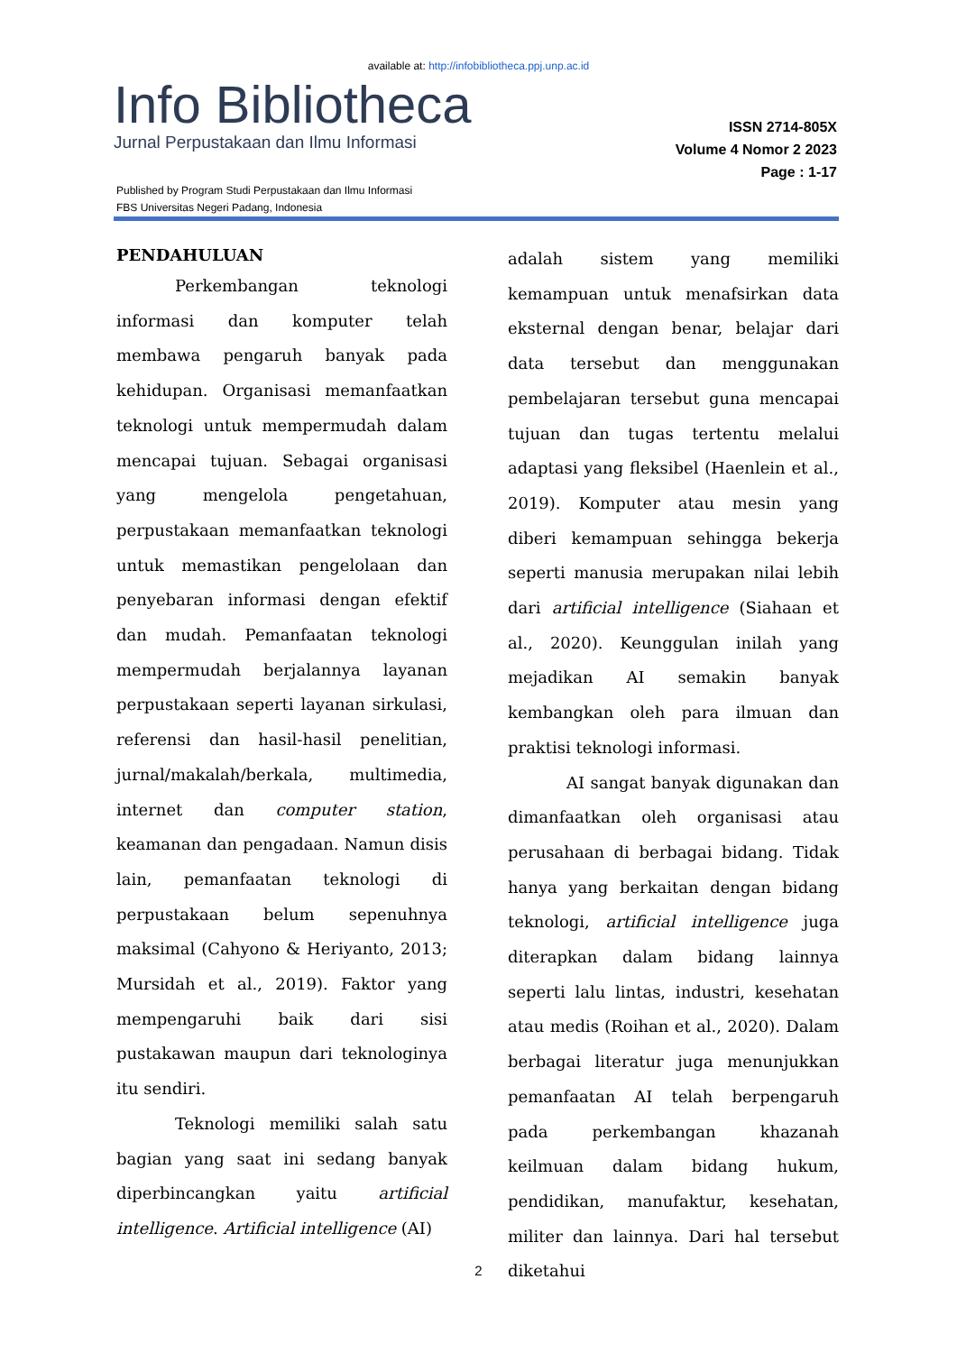available at: http://infobibliotheca.ppj.unp.ac.id
Info Bibliotheca
Jurnal Perpustakaan dan Ilmu Informasi
ISSN 2714-805X
Volume 4 Nomor 2 2023
Page : 1-17
Published by Program Studi Perpustakaan dan Ilmu Informasi
FBS Universitas Negeri Padang, Indonesia
PENDAHULUAN
Perkembangan teknologi informasi dan komputer telah membawa pengaruh banyak pada kehidupan. Organisasi memanfaatkan teknologi untuk mempermudah dalam mencapai tujuan. Sebagai organisasi yang mengelola pengetahuan, perpustakaan memanfaatkan teknologi untuk memastikan pengelolaan dan penyebaran informasi dengan efektif dan mudah. Pemanfaatan teknologi mempermudah berjalannya layanan perpustakaan seperti layanan sirkulasi, referensi dan hasil-hasil penelitian, jurnal/makalah/berkala, multimedia, internet dan computer station, keamanan dan pengadaan. Namun disis lain, pemanfaatan teknologi di perpustakaan belum sepenuhnya maksimal (Cahyono & Heriyanto, 2013; Mursidah et al., 2019). Faktor yang mempengaruhi baik dari sisi pustakawan maupun dari teknologinya itu sendiri.
Teknologi memiliki salah satu bagian yang saat ini sedang banyak diperbincangkan yaitu artificial intelligence. Artificial intelligence (AI)
adalah sistem yang memiliki kemampuan untuk menafsirkan data eksternal dengan benar, belajar dari data tersebut dan menggunakan pembelajaran tersebut guna mencapai tujuan dan tugas tertentu melalui adaptasi yang fleksibel (Haenlein et al., 2019). Komputer atau mesin yang diberi kemampuan sehingga bekerja seperti manusia merupakan nilai lebih dari artificial intelligence (Siahaan et al., 2020). Keunggulan inilah yang mejadikan AI semakin banyak kembangkan oleh para ilmuan dan praktisi teknologi informasi.
AI sangat banyak digunakan dan dimanfaatkan oleh organisasi atau perusahaan di berbagai bidang. Tidak hanya yang berkaitan dengan bidang teknologi, artificial intelligence juga diterapkan dalam bidang lainnya seperti lalu lintas, industri, kesehatan atau medis (Roihan et al., 2020). Dalam berbagai literatur juga menunjukkan pemanfaatan AI telah berpengaruh pada perkembangan khazanah keilmuan dalam bidang hukum, pendidikan, manufaktur, kesehatan, militer dan lainnya. Dari hal tersebut diketahui
2